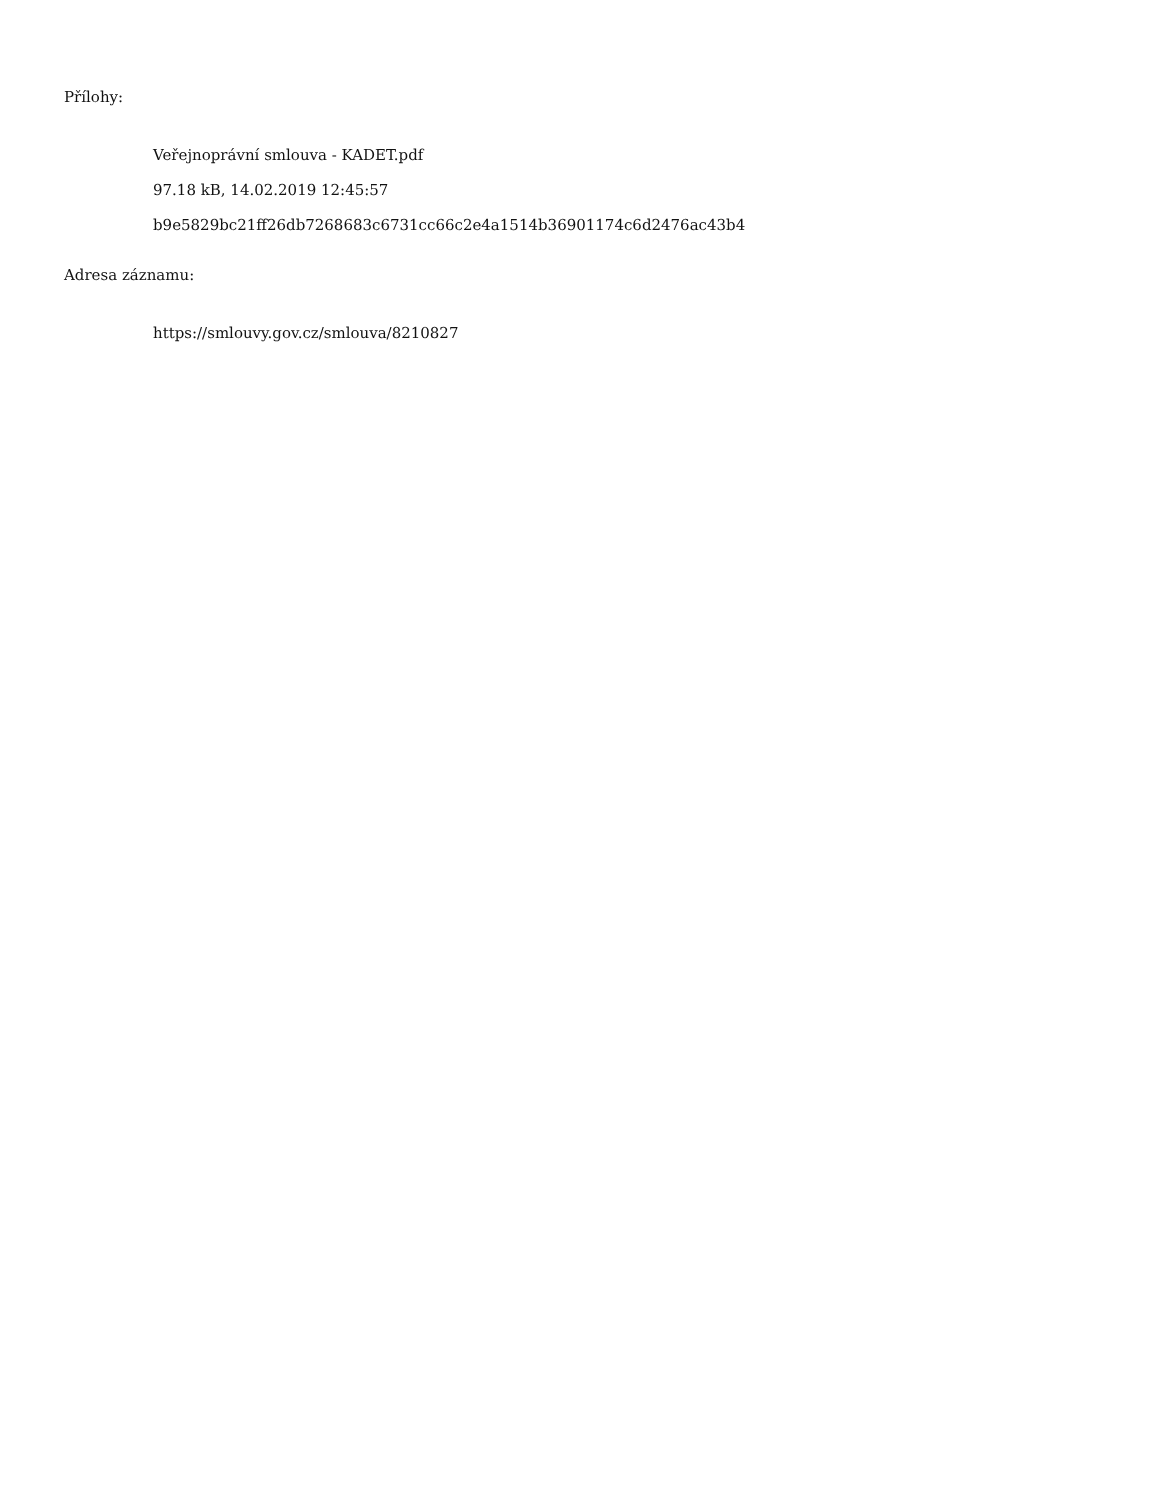Přílohy:
Veřejnoprávní smlouva - KADET.pdf
97.18 kB, 14.02.2019 12:45:57
b9e5829bc21ff26db7268683c6731cc66c2e4a1514b36901174c6d2476ac43b4
Adresa záznamu:
https://smlouvy.gov.cz/smlouva/8210827